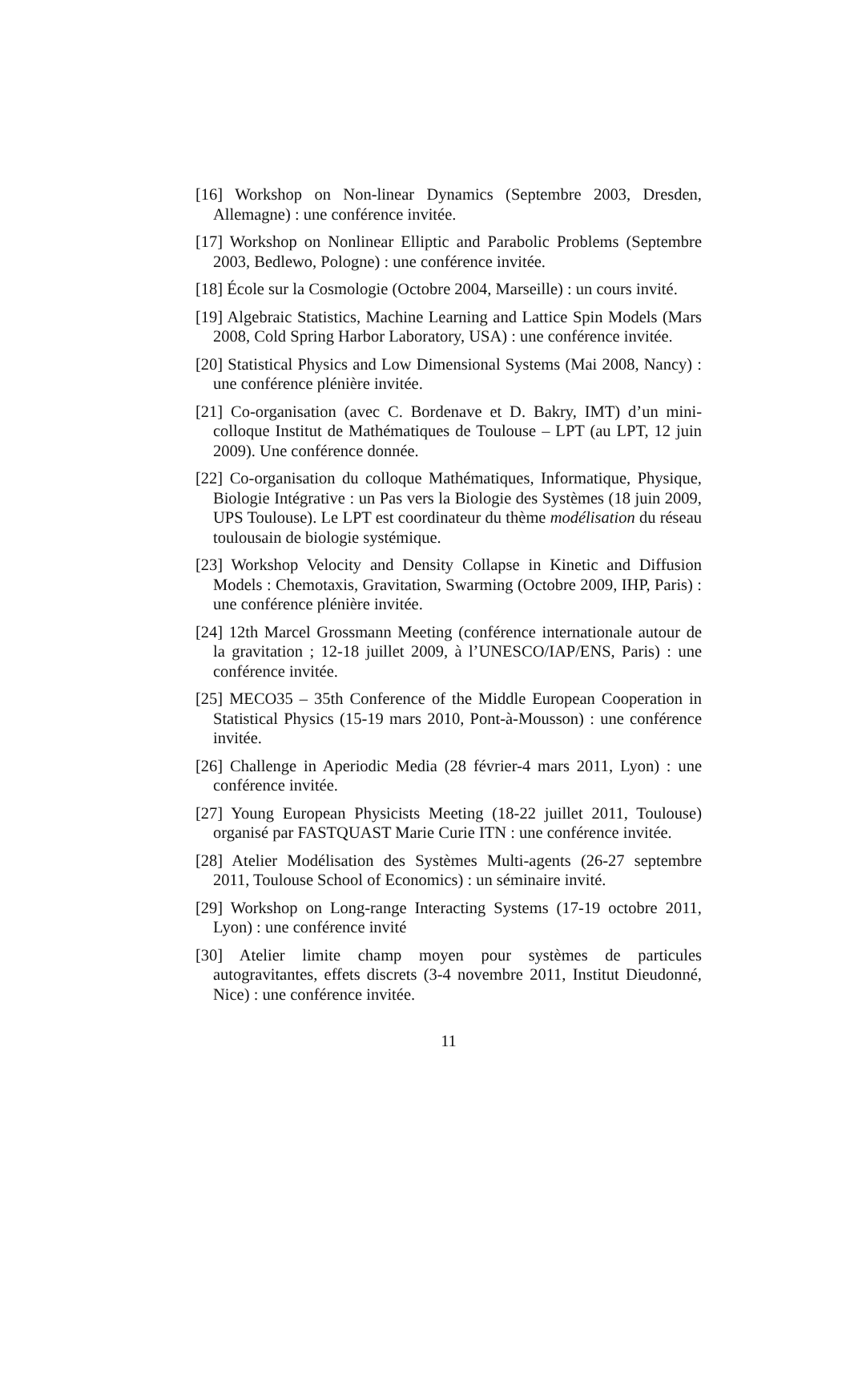[16] Workshop on Non-linear Dynamics (Septembre 2003, Dresden, Allemagne) : une conférence invitée.
[17] Workshop on Nonlinear Elliptic and Parabolic Problems (Septembre 2003, Bedlewo, Pologne) : une conférence invitée.
[18] École sur la Cosmologie (Octobre 2004, Marseille) : un cours invité.
[19] Algebraic Statistics, Machine Learning and Lattice Spin Models (Mars 2008, Cold Spring Harbor Laboratory, USA) : une conférence invitée.
[20] Statistical Physics and Low Dimensional Systems (Mai 2008, Nancy) : une conférence plénière invitée.
[21] Co-organisation (avec C. Bordenave et D. Bakry, IMT) d’un mini-colloque Institut de Mathématiques de Toulouse – LPT (au LPT, 12 juin 2009). Une conférence donnée.
[22] Co-organisation du colloque Mathématiques, Informatique, Physique, Biologie Intégrative : un Pas vers la Biologie des Systèmes (18 juin 2009, UPS Toulouse). Le LPT est coordinateur du thème modélisation du réseau toulousain de biologie systémique.
[23] Workshop Velocity and Density Collapse in Kinetic and Diffusion Models : Chemotaxis, Gravitation, Swarming (Octobre 2009, IHP, Paris) : une conférence plénière invitée.
[24] 12th Marcel Grossmann Meeting (conférence internationale autour de la gravitation ; 12-18 juillet 2009, à l’UNESCO/IAP/ENS, Paris) : une conférence invitée.
[25] MECO35 – 35th Conference of the Middle European Cooperation in Statistical Physics (15-19 mars 2010, Pont-à-Mousson) : une conférence invitée.
[26] Challenge in Aperiodic Media (28 février-4 mars 2011, Lyon) : une conférence invitée.
[27] Young European Physicists Meeting (18-22 juillet 2011, Toulouse) organisé par FASTQUAST Marie Curie ITN : une conférence invitée.
[28] Atelier Modélisation des Systèmes Multi-agents (26-27 septembre 2011, Toulouse School of Economics) : un séminaire invité.
[29] Workshop on Long-range Interacting Systems (17-19 octobre 2011, Lyon) : une conférence invité
[30] Atelier limite champ moyen pour systèmes de particules autogravitantes, effets discrets (3-4 novembre 2011, Institut Dieudonné, Nice) : une conférence invitée.
11